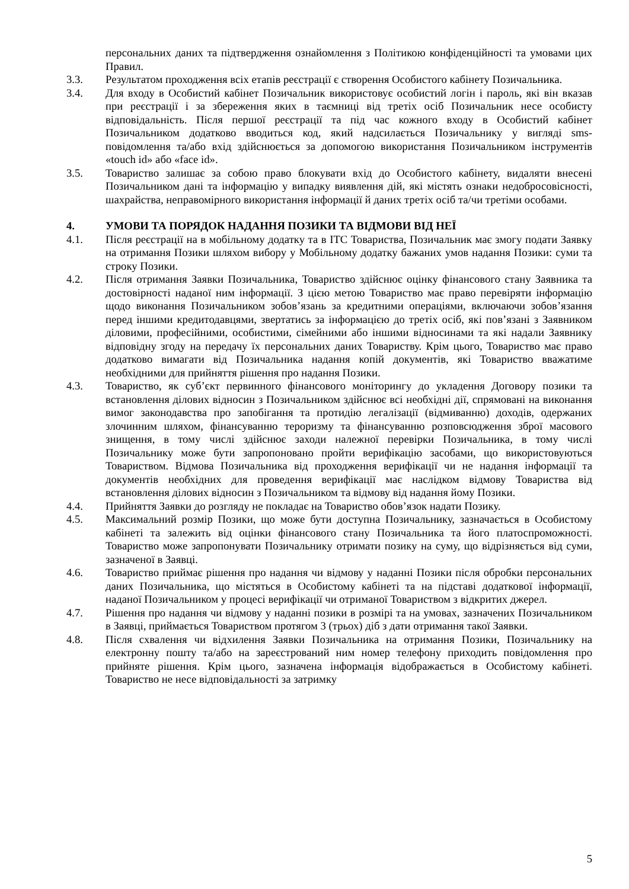персональних даних та підтвердження ознайомлення з Політикою конфіденційності та умовами цих Правил.
3.3. Результатом проходження всіх етапів реєстрації є створення Особистого кабінету Позичальника.
3.4. Для входу в Особистий кабінет Позичальник використовує особистий логін і пароль, які він вказав при реєстрації і за збереження яких в таємниці від третіх осіб Позичальник несе особисту відповідальність. Після першої реєстрації та під час кожного входу в Особистий кабінет Позичальником додатково вводиться код, який надсилається Позичальнику у вигляді sms-повідомлення та/або вхід здійснюється за допомогою використання Позичальником інструментів «touch id» або «face id».
3.5. Товариство залишає за собою право блокувати вхід до Особистого кабінету, видаляти внесені Позичальником дані та інформацію у випадку виявлення дій, які містять ознаки недобросовісності, шахрайства, неправомірного використання інформації й даних третіх осіб та/чи третіми особами.
4. УМОВИ ТА ПОРЯДОК НАДАННЯ ПОЗИКИ ТА ВІДМОВИ ВІД НЕЇ
4.1. Після реєстрації на в мобільному додатку та в ІТС Товариства, Позичальник має змогу подати Заявку на отримання Позики шляхом вибору у Мобільному додатку бажаних умов надання Позики: суми та строку Позики.
4.2. Після отримання Заявки Позичальника, Товариство здійснює оцінку фінансового стану Заявника та достовірності наданої ним інформації. З цією метою Товариство має право перевіряти інформацію щодо виконання Позичальником зобов’язань за кредитними операціями, включаючи зобов’язання перед іншими кредитодавцями, звертатись за інформацією до третіх осіб, які пов’язані з Заявником діловими, професійними, особистими, сімейними або іншими відносинами та які надали Заявнику відповідну згоду на передачу їх персональних даних Товариству. Крім цього, Товариство має право додатково вимагати від Позичальника надання копій документів, які Товариство вважатиме необхідними для прийняття рішення про надання Позики.
4.3. Товариство, як суб’єкт первинного фінансового моніторингу до укладення Договору позики та встановлення ділових відносин з Позичальником здійснює всі необхідні дії, спрямовані на виконання вимог законодавства про запобігання та протидію легалізації (відмиванню) доходів, одержаних злочинним шляхом, фінансуванню тероризму та фінансуванню розповсюдження зброї масового знищення, в тому числі здійснює заходи належної перевірки Позичальника, в тому числі Позичальнику може бути запропоновано пройти верифікацію засобами, що використовуються Товариством. Відмова Позичальника від проходження верифікації чи не надання інформації та документів необхідних для проведення верифікації має наслідком відмову Товариства від встановлення ділових відносин з Позичальником та відмову від надання йому Позики.
4.4. Прийняття Заявки до розгляду не покладає на Товариство обов’язок надати Позику.
4.5. Максимальний розмір Позики, що може бути доступна Позичальнику, зазначається в Особистому кабінеті та залежить від оцінки фінансового стану Позичальника та його платоспроможності. Товариство може запропонувати Позичальнику отримати позику на суму, що відрізняється від суми, зазначеної в Заявці.
4.6. Товариство приймає рішення про надання чи відмову у наданні Позики після обробки персональних даних Позичальника, що містяться в Особистому кабінеті та на підставі додаткової інформації, наданої Позичальником у процесі верифікації чи отриманої Товариством з відкритих джерел.
4.7. Рішення про надання чи відмову у наданні позики в розмірі та на умовах, зазначених Позичальником в Заявці, приймається Товариством протягом 3 (трьох) діб з дати отримання такої Заявки.
4.8. Після схвалення чи відхилення Заявки Позичальника на отримання Позики, Позичальнику на електронну пошту та/або на зареєстрований ним номер телефону приходить повідомлення про прийняте рішення. Крім цього, зазначена інформація відображається в Особистому кабінеті. Товариство не несе відповідальності за затримку
5